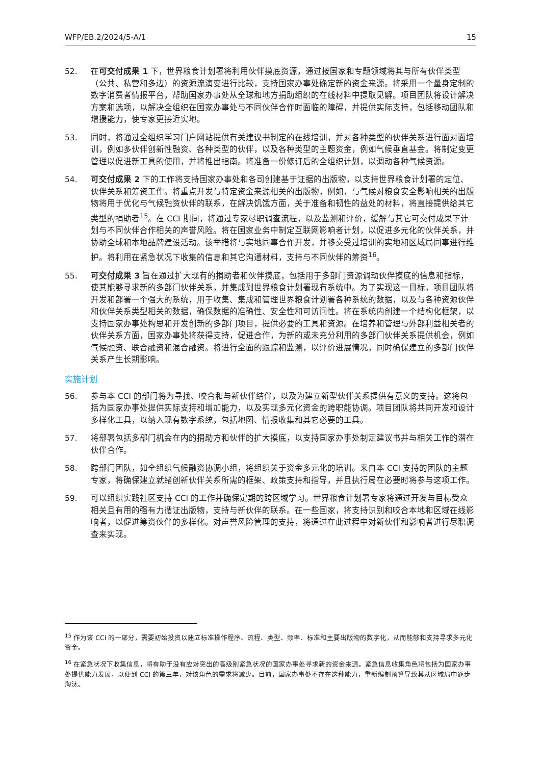WFP/EB.2/2024/5-A/1 15
52. 在可交付成果 1 下，世界粮食计划署将利用伙伴摸底资源，通过按国家和专题领域将其与所有伙伴类型（公共、私营和多边）的资源流演变进行比较，支持国家办事处确定新的资金来源。将采用一个量身定制的数字消费者情报平台，帮助国家办事处从全球和地方捐助组织的在线材料中提取见解。项目团队将设计解决方案和选项，以解决全组织在国家办事处与不同伙伴合作时面临的障碍，并提供实际支持，包括移动团队和增援能力，使专家更接近实地。
53. 同时，将通过全组织学习门户网站提供有关建议书制定的在线培训，并对各种类型的伙伴关系进行面对面培训，例如多伙伴创新性融资、各种类型的伙伴，以及各种类型的主题资金，例如气候垂直基金。将制定变更管理以促进新工具的使用，并将推出指南。将准备一份修订后的全组织计划，以调动各种气候资源。
54. 可交付成果 2 下的工作将支持国家办事处和各司创建基于证据的出版物，以支持世界粮食计划署的定位、伙伴关系和筹资工作。将重点开发与特定资金来源相关的出版物，例如，与气候对粮食安全影响相关的出版物将用于优化与气候融资伙伴的联系，在解决饥饿方面，关于准备和韧性的益处的材料，将直接提供给其它类型的捐助者<sup>15</sup>。在 CCI 期间，将通过专家尽职调查流程，以及监测和评价，缓解与其它可交付成果下计划与不同伙伴合作相关的声誉风险。将在国家业务中制定互联网影响者计划，以促进多元化的伙伴关系，并协助全球和本地品牌建设活动。该举措将与实地同事合作开发，并移交受过培训的实地和区域局同事进行维护。将利用在紧急状况下收集的信息和其它沟通材料，支持与不同伙伴的筹资<sup>16</sup>。
55. 可交付成果 3 旨在通过扩大现有的捐助者和伙伴摸底，包括用于多部门资源调动伙伴摸底的信息和指标，使其能够寻求新的多部门伙伴关系，并集成到世界粮食计划署现有系统中。为了实现这一目标，项目团队将开发和部署一个强大的系统，用于收集、集成和管理世界粮食计划署各种系统的数据，以及与各种资源伙伴和伙伴关系类型相关的数据，确保数据的准确性、安全性和可访问性。将在系统内创建一个结构化框架，以支持国家办事处构思和开发创新的多部门项目，提供必要的工具和资源。在培养和管理与外部利益相关者的伙伴关系方面，国家办事处将获得支持，促进合作，为新的或未充分利用的多部门伙伴关系提供机会，例如气候融资、联合融资和混合融资。将进行全面的跟踪和监测，以评价进展情况，同时确保建立的多部门伙伴关系产生长期影响。
实施计划
56. 参与本 CCI 的部门将为寻找、咬合和与新伙伴结伴，以及为建立新型伙伴关系提供有意义的支持。这将包括为国家办事处提供实际支持和增加能力，以及实现多元化资金的跨职能协调。项目团队将共同开发和设计多样化工具，以纳入现有数字系统，包括地图、情报收集和其它必要的工具。
57. 将部署包括多部门机会在内的捐助方和伙伴的扩大摸底，以支持国家办事处制定建议书并与相关工作的潜在伙伴合作。
58. 跨部门团队，如全组织气候融资协调小组，将组织关于资金多元化的培训。来自本 CCI 支持的团队的主题专家，将确保建立就绪创新伙伴关系所需的框架、政策支持和指导，并且执行局在必要时将参与这项工作。
59. 可以组织实践社区支持 CCI 的工作并确保定期的跨区域学习。世界粮食计划署专家将通过开发与目标受众相关且有用的强有力循证出版物，支持与新伙伴的联系。在一些国家，将支持识别和咬合本地和区域在线影响者，以促进筹资伙伴的多样化。对声誉风险管理的支持，将通过在此过程中对新伙伴和影响者进行尽职调查来实现。
<sup>15</sup> 作为该 CCI 的一部分，需要初始投资以建立标准操作程序、流程、类型、频率、标准和主要出版物的数字化，从而能够和支持寻求多元化资金。
<sup>16</sup> 在紧急状况下收集信息，将有助于没有应对突出的高级别紧急状况的国家办事处寻求新的资金来源。紧急信息收集角色将包括为国家办事处提供能力发展，以便到 CCI 的第三年，对该角色的需求将减少。目前，国家办事处不存在这种能力，重新编制预算导致其从区域局中逐步淘汰。